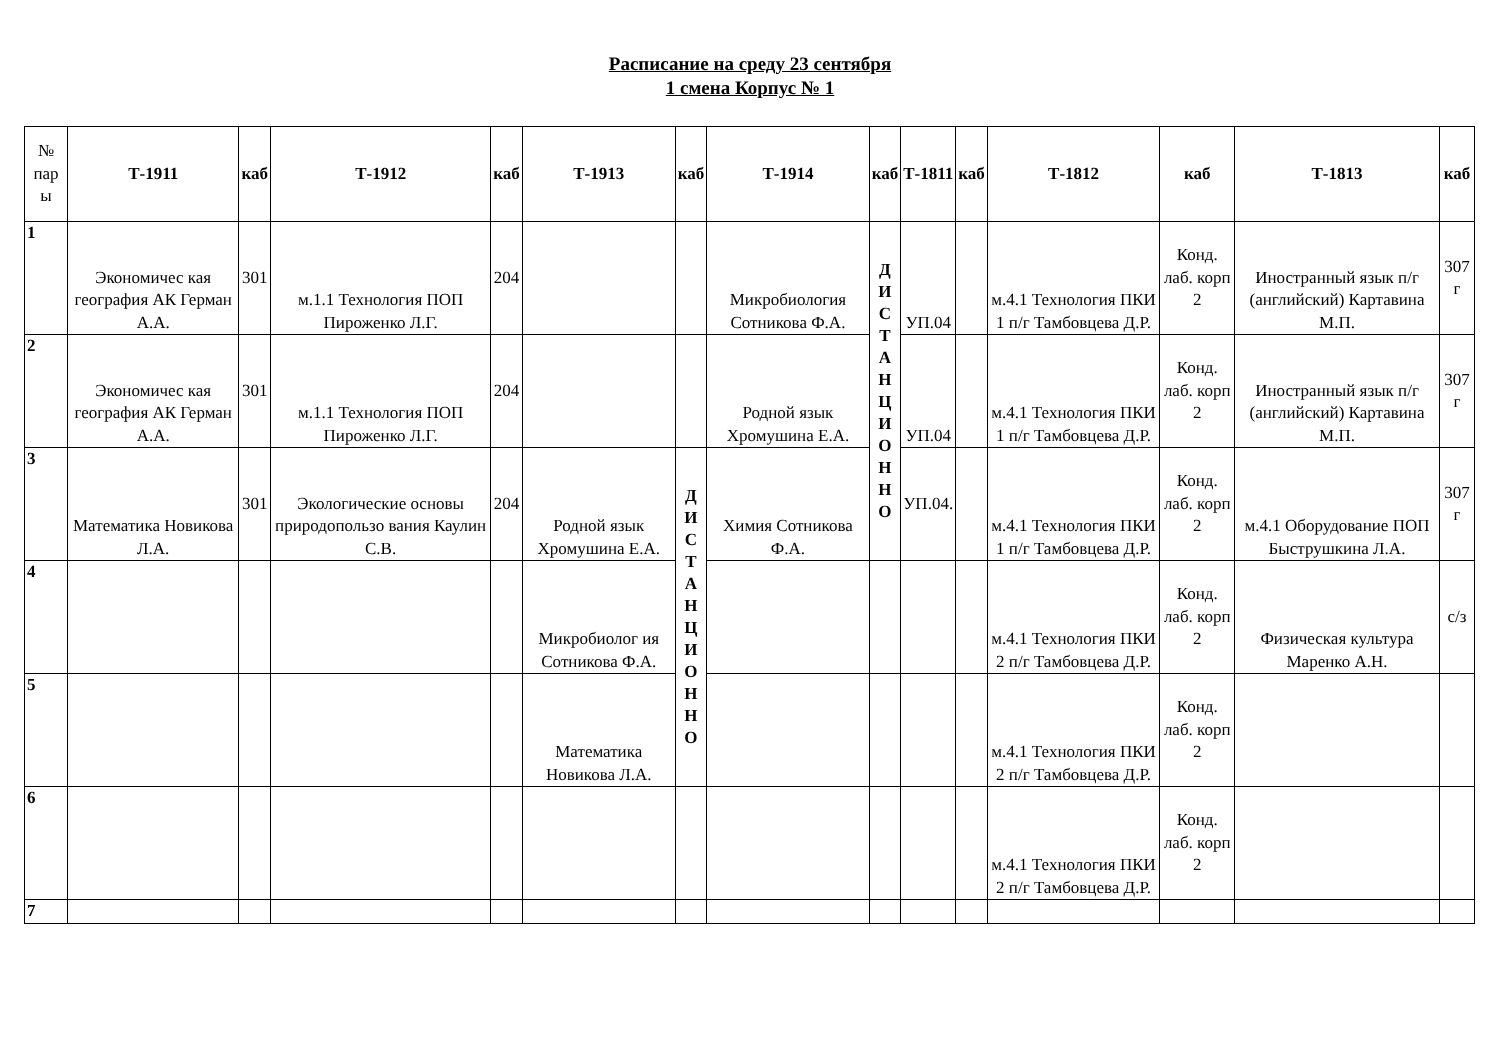Расписание на среду 23 сентября
1 смена Корпус № 1
| № пар ы | Т-1911 | каб | Т-1912 | каб | Т-1913 | каб | Т-1914 | каб | Т-1811 | каб | Т-1812 | каб | Т-1813 | каб |
| --- | --- | --- | --- | --- | --- | --- | --- | --- | --- | --- | --- | --- | --- | --- |
| 1 | Экономичес кая география АК Герман А.А. | 301 | м.1.1 Технология ПОП Пироженко Л.Г. | 204 | | | Микробиология Сотникова Ф.А. | Д И С Т А Н Ц И О Н Н О | УП.04 | | м.4.1 Технология ПКИ 1 п/г Тамбовцева Д.Р. | Конд. лаб. корп 2 | Иностранный язык п/г (английский) Картавина М.П. | 307 г |
| 2 | Экономичес кая география АК Герман А.А. | 301 | м.1.1 Технология ПОП Пироженко Л.Г. | 204 | | | Родной язык Хромушина Е.А. | | УП.04 | | м.4.1 Технология ПКИ 1 п/г Тамбовцева Д.Р. | Конд. лаб. корп 2 | Иностранный язык п/г (английский) Картавина М.П. | 307 г |
| 3 | Математика Новикова Л.А. | 301 | Экологические основы природопользо вания Каулин С.В. | 204 | Родной язык Хромушина Е.А. | Д И С Т А Н Ц И О Н Н О | Химия Сотникова Ф.А. | | УП.04. | | м.4.1 Технология ПКИ 1 п/г Тамбовцева Д.Р. | Конд. лаб. корп 2 | м.4.1 Оборудование ПОП Быструшкина Л.А. | 307 г |
| 4 | | | | | Микробиолог ия Сотникова Ф.А. | | | | | | м.4.1 Технология ПКИ 2 п/г Тамбовцева Д.Р. | Конд. лаб. корп 2 | Физическая культура Маренко А.Н. | с/з |
| 5 | | | | | Математика Новикова Л.А. | | | | | | м.4.1 Технология ПКИ 2 п/г Тамбовцева Д.Р. | Конд. лаб. корп 2 | | |
| 6 | | | | | | | | | | | м.4.1 Технология ПКИ 2 п/г Тамбовцева Д.Р. | Конд. лаб. корп 2 | | |
| 7 | | | | | | | | | | | | | | |